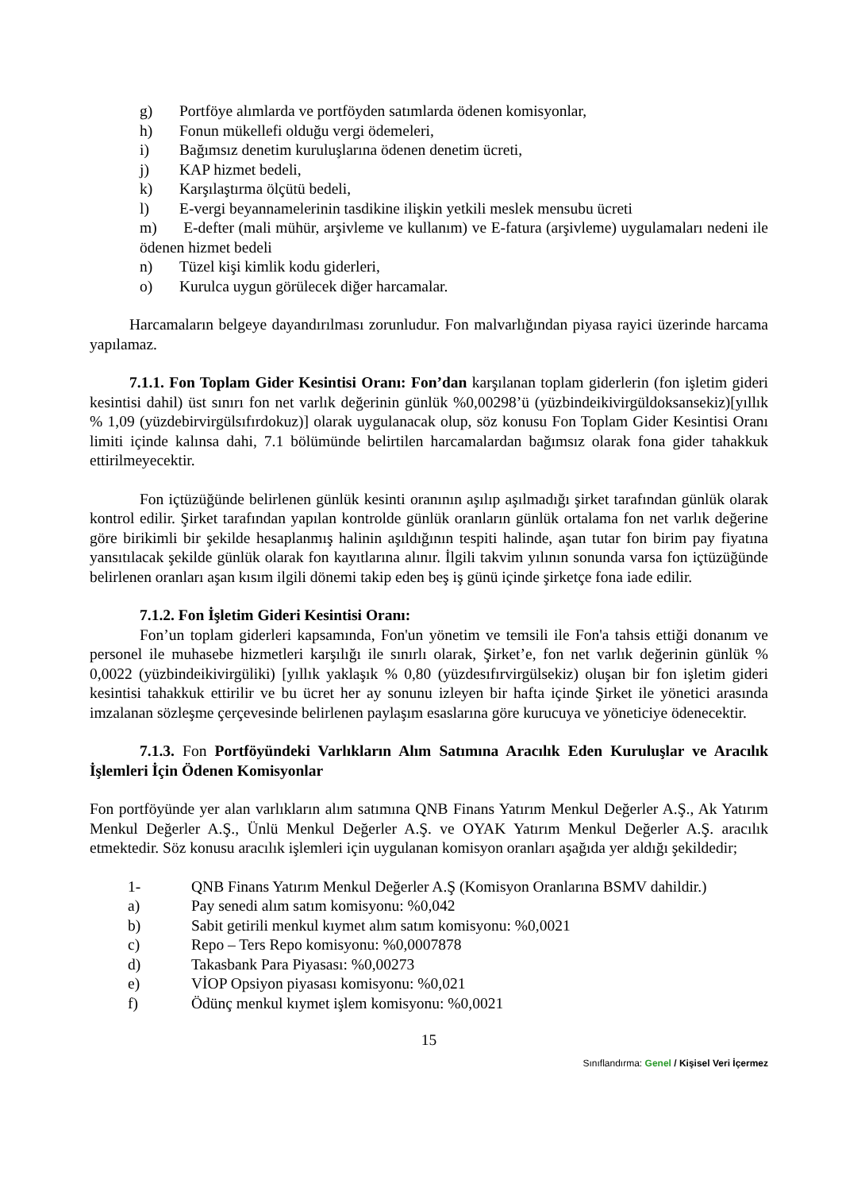g) Portföye alımlarda ve portföyden satımlarda ödenen komisyonlar,
h) Fonun mükellefi olduğu vergi ödemeleri,
i) Bağımsız denetim kuruluşlarına ödenen denetim ücreti,
j) KAP hizmet bedeli,
k) Karşılaştırma ölçütü bedeli,
l) E-vergi beyannamelerinin tasdikine ilişkin yetkili meslek mensubu ücreti
m) E-defter (mali mühür, arşivleme ve kullanım) ve E-fatura (arşivleme) uygulamaları nedeni ile ödenen hizmet bedeli
n) Tüzel kişi kimlik kodu giderleri,
o) Kurulca uygun görülecek diğer harcamalar.
Harcamaların belgeye dayandırılması zorunludur. Fon malvarlığından piyasa rayici üzerinde harcama yapılamaz.
7.1.1. Fon Toplam Gider Kesintisi Oranı: Fon’dan karşılanan toplam giderlerin (fon işletim gideri kesintisi dahil) üst sınırı fon net varlık değerinin günlük %0,00298’ü (yüzbindeikivirgüldoksansekiz)[yıllık % 1,09 (yüzdebirvirgülsıfırdokuz)] olarak uygulanacak olup, söz konusu Fon Toplam Gider Kesintisi Oranı limiti içinde kalınsa dahi, 7.1 bölümünde belirtilen harcamalardan bağımsız olarak fona gider tahakkuk ettirilmeyecektir.
Fon içtüzüğünde belirlenen günlük kesinti oranının aşılıp aşılmadığı şirket tarafından günlük olarak kontrol edilir. Şirket tarafından yapılan kontrolde günlük oranların günlük ortalama fon net varlık değerine göre birikimli bir şekilde hesaplanmış halinin aşıldığının tespiti halinde, aşan tutar fon birim pay fiyatına yansıtılacak şekilde günlük olarak fon kayıtlarına alınır. İlgili takvim yılının sonunda varsa fon içtüzüğünde belirlenen oranları aşan kısım ilgili dönemi takip eden beş iş günü içinde şirketçe fona iade edilir.
7.1.2. Fon İşletim Gideri Kesintisi Oranı:
Fon’un toplam giderleri kapsamında, Fon'un yönetim ve temsili ile Fon'a tahsis ettiği donanım ve personel ile muhasebe hizmetleri karşılığı ile sınırlı olarak, Şirket’e, fon net varlık değerinin günlük % 0,0022 (yüzbindeikivirgüliki) [yıllık yaklaşık % 0,80 (yüzdesıfırvirgülsekiz) oluşan bir fon işletim gideri kesintisi tahakkuk ettirilir ve bu ücret her ay sonunu izleyen bir hafta içinde Şirket ile yönetici arasında imzalanan sözleşme çerçevesinde belirlenen paylaşım esaslarına göre kurucuya ve yöneticiye ödenecektir.
7.1.3. Fon Portföyündeki Varlıkların Alım Satımına Aracılık Eden Kuruluşlar ve Aracılık İşlemleri İçin Ödenen Komisyonlar
Fon portföyünde yer alan varlıkların alım satımına QNB Finans Yatırım Menkul Değerler A.Ş., Ak Yatırım Menkul Değerler A.Ş., Ünlü Menkul Değerler A.Ş. ve OYAK Yatırım Menkul Değerler A.Ş. aracılık etmektedir. Söz konusu aracılık işlemleri için uygulanan komisyon oranları aşağıda yer aldığı şekildedir;
1- QNB Finans Yatırım Menkul Değerler A.Ş (Komisyon Oranlarına BSMV dahildir.)
a) Pay senedi alım satım komisyonu: %0,042
b) Sabit getirili menkul kıymet alım satım komisyonu: %0,0021
c) Repo – Ters Repo komisyonu: %0,0007878
d) Takasbank Para Piyasası: %0,00273
e) VİOP Opsiyon piyasası komisyonu: %0,021
f) Ödünç menkul kıymet işlem komisyonu: %0,0021
15
Sınıflandırma: Genel / Kişisel Veri İçermez